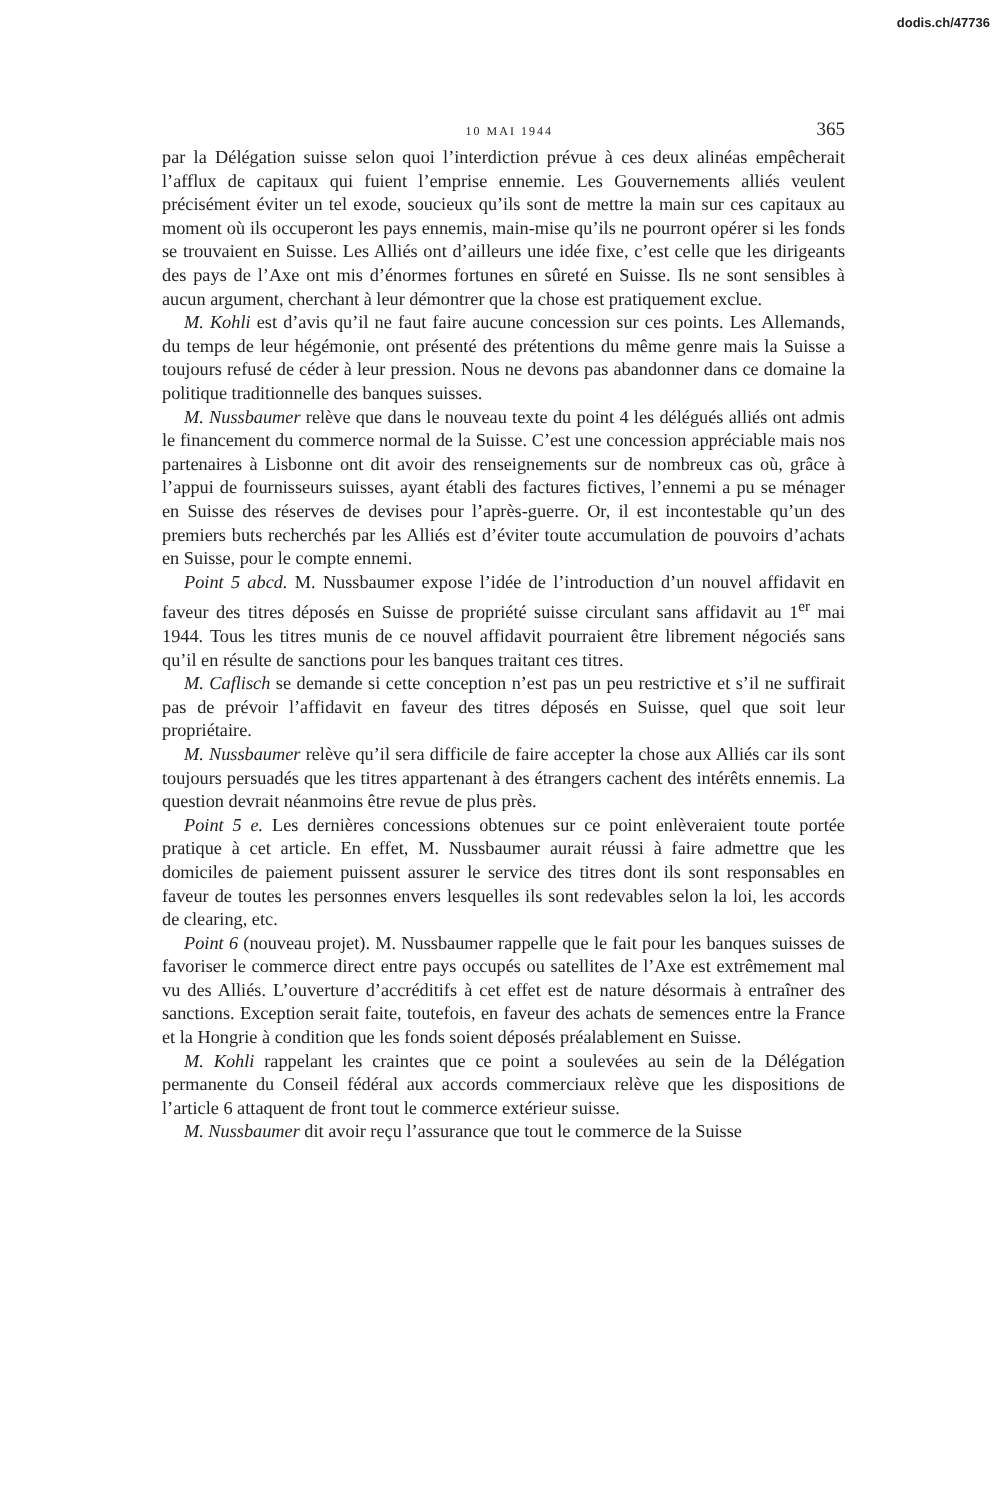dodis.ch/47736
10 MAI 1944 365
par la Délégation suisse selon quoi l’interdiction prévue à ces deux alinéas empêcherait l’afflux de capitaux qui fuient l’emprise ennemie. Les Gouvernements alliés veulent précisément éviter un tel exode, soucieux qu’ils sont de mettre la main sur ces capitaux au moment où ils occuperont les pays ennemis, main-mise qu’ils ne pourront opérer si les fonds se trouvaient en Suisse. Les Alliés ont d’ailleurs une idée fixe, c’est celle que les dirigeants des pays de l’Axe ont mis d’énormes fortunes en sûreté en Suisse. Ils ne sont sensibles à aucun argument, cherchant à leur démontrer que la chose est pratiquement exclue.
M. Kohli est d’avis qu’il ne faut faire aucune concession sur ces points. Les Allemands, du temps de leur hégémonie, ont présenté des prétentions du même genre mais la Suisse a toujours refusé de céder à leur pression. Nous ne devons pas abandonner dans ce domaine la politique traditionnelle des banques suisses.
M. Nussbaumer relève que dans le nouveau texte du point 4 les délégués alliés ont admis le financement du commerce normal de la Suisse. C’est une concession appréciable mais nos partenaires à Lisbonne ont dit avoir des renseignements sur de nombreux cas où, grâce à l’appui de fournisseurs suisses, ayant établi des factures fictives, l’ennemi a pu se ménager en Suisse des réserves de devises pour l’après-guerre. Or, il est incontestable qu’un des premiers buts recherchés par les Alliés est d’éviter toute accumulation de pouvoirs d’achats en Suisse, pour le compte ennemi.
Point 5 abcd. M. Nussbaumer expose l’idée de l’introduction d’un nouvel affidavit en faveur des titres déposés en Suisse de propriété suisse circulant sans affidavit au 1<sup>er</sup> mai 1944. Tous les titres munis de ce nouvel affidavit pourraient être librement négociés sans qu’il en résulte de sanctions pour les banques traitant ces titres.
M. Caflisch se demande si cette conception n’est pas un peu restrictive et s’il ne suffirait pas de prévoir l’affidavit en faveur des titres déposés en Suisse, quel que soit leur propriétaire.
M. Nussbaumer relève qu’il sera difficile de faire accepter la chose aux Alliés car ils sont toujours persuadés que les titres appartenant à des étrangers cachent des intérêts ennemis. La question devrait néanmoins être revue de plus près.
Point 5 e. Les dernières concessions obtenues sur ce point enlèveraient toute portée pratique à cet article. En effet, M. Nussbaumer aurait réussi à faire admettre que les domiciles de paiement puissent assurer le service des titres dont ils sont responsables en faveur de toutes les personnes envers lesquelles ils sont redevables selon la loi, les accords de clearing, etc.
Point 6 (nouveau projet). M. Nussbaumer rappelle que le fait pour les banques suisses de favoriser le commerce direct entre pays occupés ou satellites de l’Axe est extrêmement mal vu des Alliés. L’ouverture d’accréditifs à cet effet est de nature désormais à entraîner des sanctions. Exception serait faite, toutefois, en faveur des achats de semences entre la France et la Hongrie à condition que les fonds soient déposés préalablement en Suisse.
M. Kohli rappelant les craintes que ce point a soulevées au sein de la Délégation permanente du Conseil fédéral aux accords commerciaux relève que les dispositions de l’article 6 attaquent de front tout le commerce extérieur suisse.
M. Nussbaumer dit avoir reçu l’assurance que tout le commerce de la Suisse